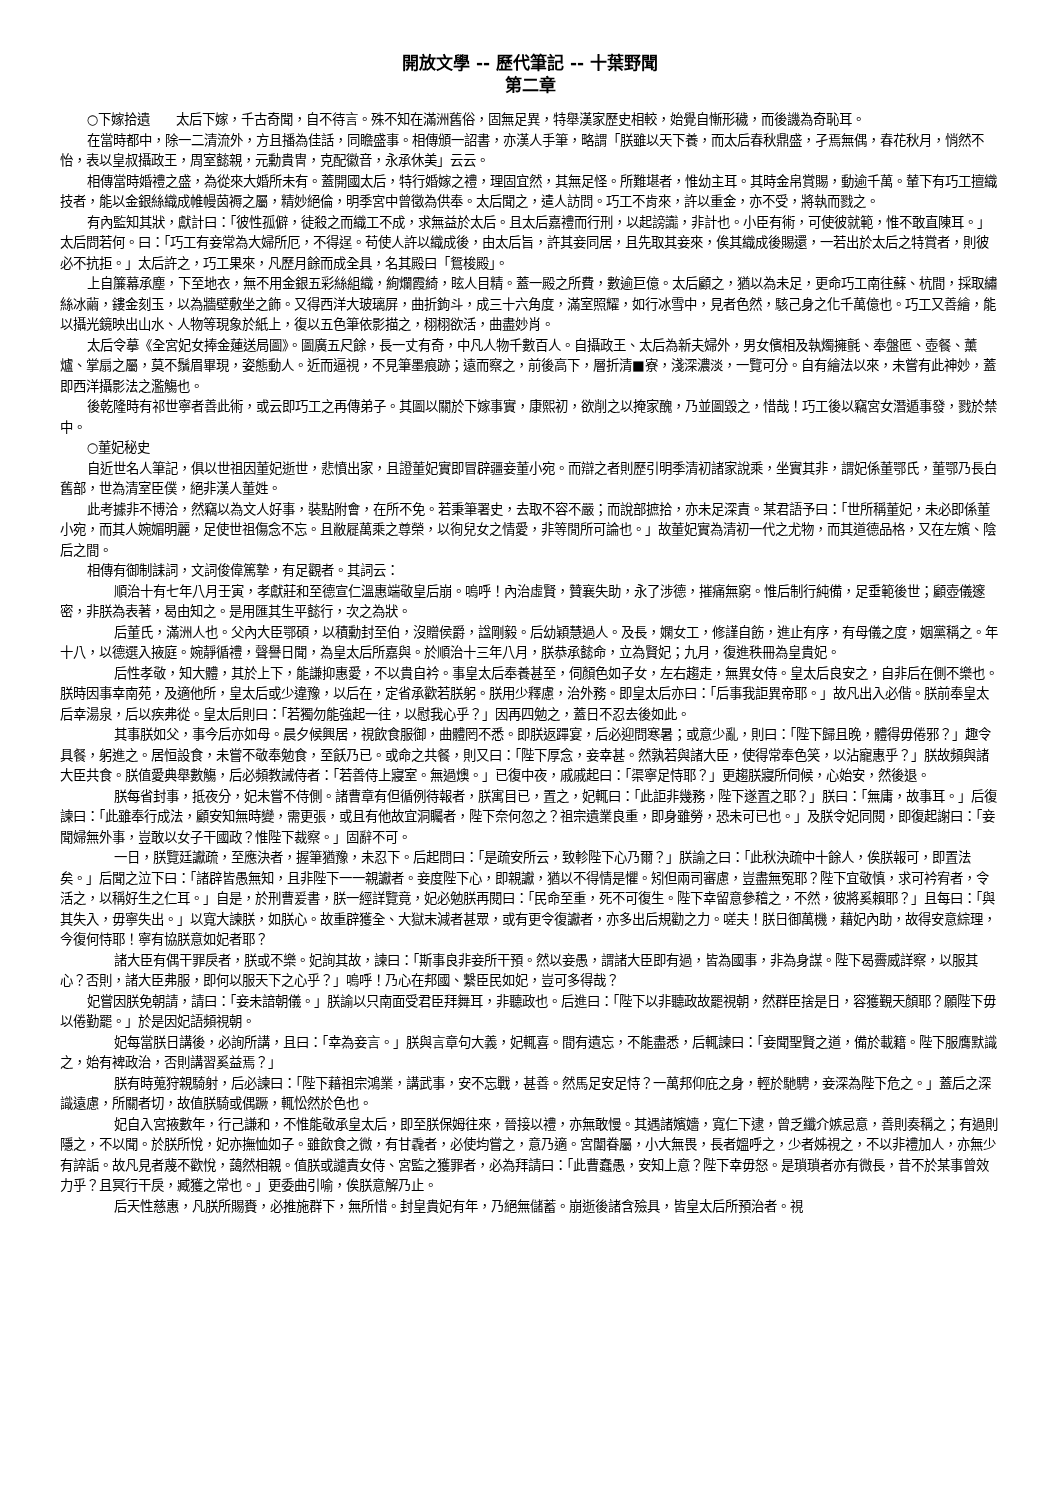開放文學 -- 歷代筆記 -- 十葉野聞
第二章
○下嫁拾遺　　太后下嫁，千古奇聞，自不待言。殊不知在滿洲舊俗，固無足異，特舉漢家歷史相較，始覺自慚形穢，而後譏為奇恥耳。
在當時都中，除一二清流外，方且播為佳話，同瞻盛事。相傳頒一詔書，亦漢人手筆，略謂「朕雖以天下養，而太后春秋鼎盛，孑焉無偶，春花秋月，悄然不怡，表以皇叔攝政王，周室懿親，元勳貴冑，克配徽音，永承休美」云云。
相傳當時婚禮之盛，為從來大婚所未有。蓋開國太后，特行婚嫁之禮，理固宜然，其無足怪。所難堪者，惟幼主耳。其時金帛賞賜，動逾千萬。輦下有巧工擅織技者，能以金銀絲織成帷幔茵褥之屬，精妙絕倫，明季宮中曾徵為供奉。太后聞之，遣人訪問。巧工不肯來，許以重金，亦不受，將執而戮之。
有內監知其狀，獻計曰：「彼性孤僻，徒殺之而織工不成，求無益於太后。且太后嘉禮而行刑，以起謗讟，非計也。小臣有術，可使彼就範，惟不敢直陳耳。」太后問若何。曰：「巧工有妾常為大婦所厄，不得逞。苟使人許以織成後，由太后旨，許其妾同居，且先取其妾來，俟其織成後賜還，一若出於太后之特賞者，則彼必不抗拒。」太后許之，巧工果來，凡歷月餘而成全具，名其殿曰「鴛梭殿」。
上自簾幕承塵，下至地衣，無不用金銀五彩絲組織，絢爛霞綺，眩人目精。蓋一殿之所費，數逾巨億。太后顧之，猶以為未足，更命巧工南往蘇、杭間，採取繡絲冰繭，鏤金刻玉，以為牆壁敷坐之飾。又得西洋大玻璃屏，曲折鉤斗，成三十六角度，滿室照耀，如行冰雪中，見者色然，駭己身之化千萬億也。巧工又善繪，能以攝光鏡映出山水、人物等現象於紙上，復以五色筆依影描之，栩栩欲活，曲盡妙肖。
太后令摹《全宮妃女捧金蓮送局圖》。圖廣五尺餘，長一丈有奇，中凡人物千數百人。自攝政王、太后為新夫婦外，男女儐相及執燭擁氈、奉盤匜、壺餐、薰爐、掌扇之屬，莫不鬚眉畢現，姿態動人。近而逼視，不見筆墨痕跡；遠而察之，前後高下，層折清■寮，淺深濃淡，一覽可分。自有繪法以來，未嘗有此神妙，蓋即西洋攝影法之濫觴也。
後乾隆時有祁世寧者善此術，或云即巧工之再傳弟子。其圖以關於下嫁事實，康熙初，欲削之以掩家醜，乃並圖毀之，惜哉！巧工後以竊宮女潛遁事發，戮於禁中。
○董妃秘史
自近世名人筆記，俱以世祖因董妃逝世，悲憤出家，且證董妃實即冒辟疆妾董小宛。而辯之者則歷引明季清初諸家說乘，坐實其非，謂妃係董鄂氏，董鄂乃長白舊部，世為清室臣僕，絕非漢人董姓。
此考據非不博洽，然竊以為文人好事，裝點附會，在所不免。若秉筆署史，去取不容不嚴；而說部摭拾，亦未足深責。某君語予曰：「世所稱董妃，未必即係董小宛，而其人婉媚明麗，足使世祖傷念不忘。且敝屣萬乘之尊榮，以徇兒女之情愛，非等閒所可論也。」故董妃實為清初一代之尤物，而其道德品格，又在左嬪、陰后之間。
相傳有御制誄詞，文詞俊偉篤摯，有足觀者。其詞云：
順治十有七年八月壬寅，孝獻莊和至德宣仁溫惠端敬皇后崩。嗚呼！內治虛賢，贊襄失助，永了涉德，摧痛無窮。惟后制行純備，足垂範後世；顧壺儀邃密，非朕為表著，曷由知之。是用匯其生平懿行，次之為狀。
后董氏，滿洲人也。父內大臣鄂碩，以積勳封至伯，沒贈侯爵，諡剛毅。后幼穎慧過人。及長，嫻女工，修謹自飭，進止有序，有母儀之度，姻黨稱之。年十八，以德選入掖庭。婉靜循禮，聲譽日聞，為皇太后所嘉與。於順治十三年八月，朕恭承懿命，立為賢妃；九月，復進秩冊為皇貴妃。
后性孝敬，知大體，其於上下，能謙抑惠愛，不以貴自衿。事皇太后奉養甚至，伺顏色如子女，左右趨走，無異女侍。皇太后良安之，自非后在側不樂也。朕時因事幸南苑，及適他所，皇太后或少違豫，以后在，定省承歡若朕躬。朕用少釋慮，治外務。即皇太后亦曰：「后事我詎異帝耶。」故凡出入必偕。朕前奉皇太后幸湯泉，后以疾弗從。皇太后則曰：「若獨勿能強起一往，以慰我心乎？」因再四勉之，蓋日不忍去後如此。
其事朕如父，事今后亦如母。晨夕候興居，視飲食服御，曲體罔不悉。即朕返蹕宴，后必迎問寒暑；或意少亂，則曰：「陛下歸且晚，體得毋倦邪？」趣令具餐，躬進之。居恒設食，未嘗不敬奉勉食，至飫乃已。或命之共餐，則又曰：「陛下厚念，妾幸甚。然孰若與諸大臣，使得常奉色笑，以沾寵惠乎？」朕故頻與諸大臣共食。朕值愛典舉數觴，后必頻教誡侍者：「若善侍上寢室。無過燠。」已復中夜，戚戚起曰：「渠寧足恃耶？」更趨朕寢所伺候，心始安，然後退。
朕每省封事，抵夜分，妃未嘗不侍側。諸曹章有但循例待報者，朕寓目已，置之，妃輒曰：「此詎非幾務，陛下遂置之耶？」朕曰：「無庸，故事耳。」后復諫曰：「此雖奉行成法，顧安知無時變，需更張，或且有他故宜洞矚者，陛下奈何忽之？祖宗遺業良重，即身雖勞，恐未可已也。」及朕令妃同閱，即復起謝曰：「妾聞婦無外事，豈敢以女子干國政？惟陛下裁察。」固辭不可。
一日，朕覽廷讞疏，至應決者，握筆猶豫，未忍下。后起問曰：「是疏安所云，致軫陛下心乃爾？」朕諭之曰：「此秋決疏中十餘人，俟朕報可，即置法矣。」后聞之泣下曰：「諸辟皆愚無知，且非陛下一一親讞者。妾度陛下心，即親讞，猶以不得情是懼。矧但兩司審慮，豈盡無冤耶？陛下宜敬慎，求可衿宥者，令活之，以稱好生之仁耳。」自是，於刑曹爰書，朕一經詳覽竟，妃必勉朕再閱曰：「民命至重，死不可復生。陛下幸留意參稽之，不然，彼將奚賴耶？」且每曰：「與其失入，毋寧失出。」以寬大諫朕，如朕心。故重辟獲全、大獄末減者甚眾，或有更令復讞者，亦多出后規勸之力。嗟夫！朕日御萬機，藉妃內助，故得安意綜理，今復何恃耶！寧有協朕意如妃者耶？
諸大臣有偶干罪戾者，朕或不樂。妃詢其故，諫曰：「斯事良非妾所干預。然以妾愚，謂諸大臣即有過，皆為國事，非為身謀。陛下曷霽威詳察，以服其心？否則，諸大臣弗服，即何以服天下之心乎？」嗚呼！乃心在邦國、繫臣民如妃，豈可多得哉？
妃嘗因朕免朝請，請曰：「妾未諳朝儀。」朕諭以只南面受君臣拜舞耳，非聽政也。后進曰：「陛下以非聽政故罷視朝，然群臣捨是日，容獲覲天顏耶？願陛下毋以倦勤罷。」於是因妃語頻視朝。
妃每當朕日講後，必詢所講，且曰：「幸為妾言。」朕與言章句大義，妃輒喜。間有遺忘，不能盡悉，后輒諫曰：「妾聞聖賢之道，備於載籍。陛下服膺默識之，始有裨政治，否則講習奚益焉？」
朕有時蒐狩親騎射，后必諫曰：「陛下藉祖宗鴻業，講武事，安不忘戰，甚善。然馬足安足恃？一萬邦仰庇之身，輕於馳騁，妾深為陛下危之。」蓋后之深識遠慮，所關者切，故值朕騎或偶蹶，輒忪然於色也。
妃自入宮掖數年，行己謙和，不惟能敬承皇太后，即至朕保姆往來，晉接以禮，亦無敢慢。其遇諸嬪嬙，寬仁下逮，曾乏纖介嫉忌意，善則奏稱之；有過則隱之，不以聞。於朕所悅，妃亦撫恤如子。雖飲食之微，有甘毳者，必使均嘗之，意乃適。宮闈眷屬，小大無畏，長者媼呼之，少者姊視之，不以非禮加人，亦無少有誶詬。故凡見者蔑不歡悅，藹然相親。值朕或譴責女侍、宮監之獲罪者，必為拜請曰：「此曹蠢愚，安知上意？陛下幸毋怒。是瑣瑣者亦有微長，昔不於某事曾效力乎？且冥行干戾，臧獲之常也。」更委曲引喻，俟朕意解乃止。
后天性慈惠，凡朕所賜賚，必推施群下，無所惜。封皇貴妃有年，乃絕無儲蓄。崩逝後諸含殮具，皆皇太后所預治者。視